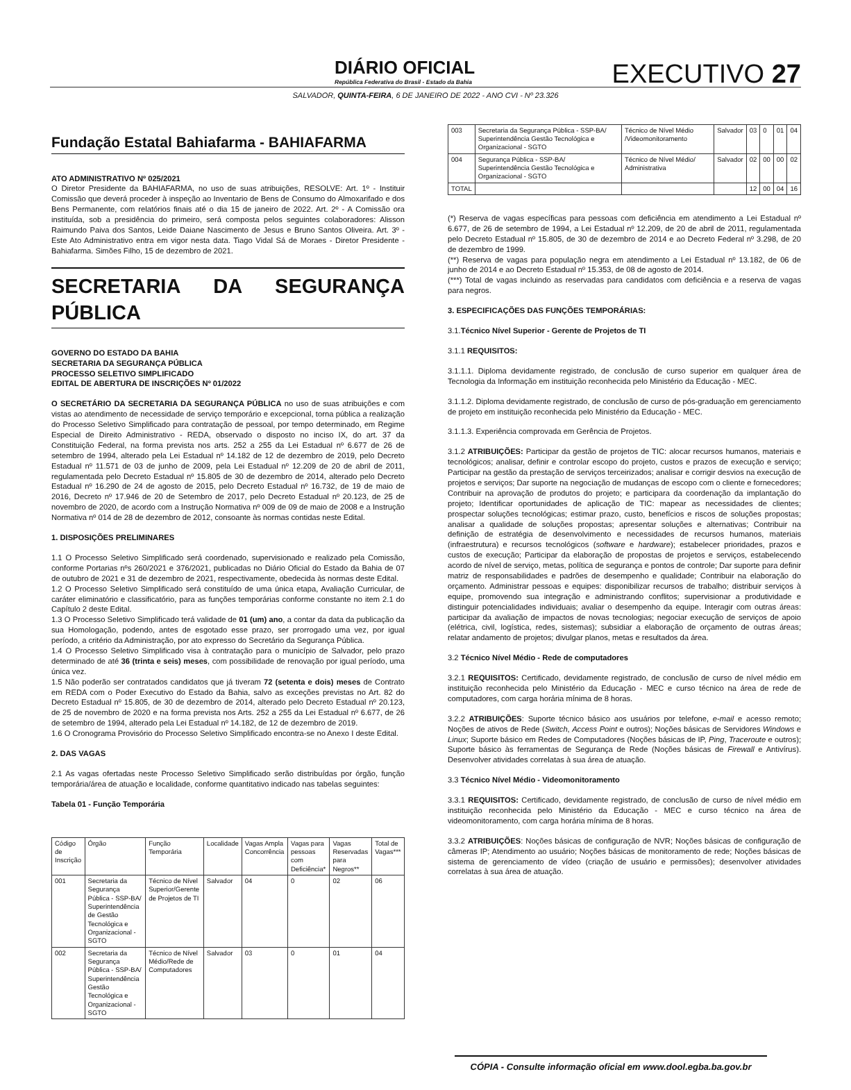DIÁRIO OFICIAL
República Federativa do Brasil - Estado da Bahia
EXECUTIVO 27
SALVADOR, QUINTA-FEIRA, 6 DE JANEIRO DE 2022 - ANO CVI - Nº 23.326
Fundação Estatal Bahiafarma - BAHIAFARMA
ATO ADMINISTRATIVO Nº 025/2021
O Diretor Presidente da BAHIAFARMA, no uso de suas atribuições, RESOLVE: Art. 1º - Instituir Comissão que deverá proceder à inspeção ao Inventario de Bens de Consumo do Almoxarifado e dos Bens Permanente, com relatórios finais até o dia 15 de janeiro de 2022. Art. 2º - A Comissão ora instituída, sob a presidência do primeiro, será composta pelos seguintes colaboradores: Alisson Raimundo Paiva dos Santos, Leide Daiane Nascimento de Jesus e Bruno Santos Oliveira. Art. 3º - Este Ato Administrativo entra em vigor nesta data. Tiago Vidal Sá de Moraes - Diretor Presidente - Bahiafarma. Simões Filho, 15 de dezembro de 2021.
SECRETARIA DA SEGURANÇA PÚBLICA
GOVERNO DO ESTADO DA BAHIA
SECRETARIA DA SEGURANÇA PÚBLICA
PROCESSO SELETIVO SIMPLIFICADO
EDITAL DE ABERTURA DE INSCRIÇÕES Nº 01/2022
O SECRETÁRIO DA SECRETARIA DA SEGURANÇA PÚBLICA no uso de suas atribuições e com vistas ao atendimento de necessidade de serviço temporário e excepcional, torna pública a realização do Processo Seletivo Simplificado para contratação de pessoal, por tempo determinado, em Regime Especial de Direito Administrativo - REDA, observado o disposto no inciso IX, do art. 37 da Constituição Federal, na forma prevista nos arts. 252 a 255 da Lei Estadual nº 6.677 de 26 de setembro de 1994, alterado pela Lei Estadual nº 14.182 de 12 de dezembro de 2019, pelo Decreto Estadual nº 11.571 de 03 de junho de 2009, pela Lei Estadual nº 12.209 de 20 de abril de 2011, regulamentada pelo Decreto Estadual nº 15.805 de 30 de dezembro de 2014, alterado pelo Decreto Estadual nº 16.290 de 24 de agosto de 2015, pelo Decreto Estadual nº 16.732, de 19 de maio de 2016, Decreto nº 17.946 de 20 de Setembro de 2017, pelo Decreto Estadual nº 20.123, de 25 de novembro de 2020, de acordo com a Instrução Normativa nº 009 de 09 de maio de 2008 e a Instrução Normativa nº 014 de 28 de dezembro de 2012, consoante às normas contidas neste Edital.
1. DISPOSIÇÕES PRELIMINARES
1.1 O Processo Seletivo Simplificado será coordenado, supervisionado e realizado pela Comissão, conforme Portarias nºs 260/2021 e 376/2021, publicadas no Diário Oficial do Estado da Bahia de 07 de outubro de 2021 e 31 de dezembro de 2021, respectivamente, obedecida às normas deste Edital.
1.2 O Processo Seletivo Simplificado será constituído de uma única etapa, Avaliação Curricular, de caráter eliminatório e classificatório, para as funções temporárias conforme constante no item 2.1 do Capítulo 2 deste Edital.
1.3 O Processo Seletivo Simplificado terá validade de 01 (um) ano, a contar da data da publicação da sua Homologação, podendo, antes de esgotado esse prazo, ser prorrogado uma vez, por igual período, a critério da Administração, por ato expresso do Secretário da Segurança Pública.
1.4 O Processo Seletivo Simplificado visa à contratação para o município de Salvador, pelo prazo determinado de até 36 (trinta e seis) meses, com possibilidade de renovação por igual período, uma única vez.
1.5 Não poderão ser contratados candidatos que já tiveram 72 (setenta e dois) meses de Contrato em REDA com o Poder Executivo do Estado da Bahia, salvo as exceções previstas no Art. 82 do Decreto Estadual nº 15.805, de 30 de dezembro de 2014, alterado pelo Decreto Estadual nº 20.123, de 25 de novembro de 2020 e na forma prevista nos Arts. 252 a 255 da Lei Estadual nº 6.677, de 26 de setembro de 1994, alterado pela Lei Estadual nº 14.182, de 12 de dezembro de 2019.
1.6 O Cronograma Provisório do Processo Seletivo Simplificado encontra-se no Anexo I deste Edital.
2. DAS VAGAS
2.1 As vagas ofertadas neste Processo Seletivo Simplificado serão distribuídas por órgão, função temporária/área de atuação e localidade, conforme quantitativo indicado nas tabelas seguintes:
Tabela 01 - Função Temporária
| Código de Inscrição | Órgão | Função Temporária | Localidade | Vagas Ampla Concorrência | Vagas para pessoas com Deficiência* | Vagas Reservadas para Negros** | Total de Vagas*** |
| --- | --- | --- | --- | --- | --- | --- | --- |
| 001 | Secretaria da Segurança Pública - SSP-BA/ Superintendência de Gestão Tecnológica e Organizacional - SGTO | Técnico de Nível Superior/Gerente de Projetos de TI | Salvador | 04 | 0 | 02 | 06 |
| 002 | Secretaria da Segurança Pública - SSP-BA/ Superintendência Gestão Tecnológica e Organizacional - SGTO | Técnico de Nível Médio/Rede de Computadores | Salvador | 03 | 0 | 01 | 04 |
| 003 | Secretaria da Segurança Pública - SSP-BA/ Superintendência Gestão Tecnológica e Organizacional - SGTO | Técnico de Nível Médio /Videomonitoramento | Salvador | 03 | 0 | 01 | 04 |
| 004 | Segurança Pública - SSP-BA/ Superintendência Gestão Tecnológica e Organizacional - SGTO | Técnico de Nível Médio/ Administrativa | Salvador | 02 | 00 | 00 | 02 |
| TOTAL | | | | 12 | 00 | 04 | 16 |
(*) Reserva de vagas específicas para pessoas com deficiência em atendimento a Lei Estadual nº 6.677, de 26 de setembro de 1994, a Lei Estadual nº 12.209, de 20 de abril de 2011, regulamentada pelo Decreto Estadual nº 15.805, de 30 de dezembro de 2014 e ao Decreto Federal nº 3.298, de 20 de dezembro de 1999.
(**) Reserva de vagas para população negra em atendimento a Lei Estadual nº 13.182, de 06 de junho de 2014 e ao Decreto Estadual nº 15.353, de 08 de agosto de 2014.
(***) Total de vagas incluindo as reservadas para candidatos com deficiência e a reserva de vagas para negros.
3. ESPECIFICAÇÕES DAS FUNÇÕES TEMPORÁRIAS:
3.1.Técnico Nível Superior - Gerente de Projetos de TI
3.1.1 REQUISITOS:
3.1.1.1. Diploma devidamente registrado, de conclusão de curso superior em qualquer área de Tecnologia da Informação em instituição reconhecida pelo Ministério da Educação - MEC.
3.1.1.2. Diploma devidamente registrado, de conclusão de curso de pós-graduação em gerenciamento de projeto em instituição reconhecida pelo Ministério da Educação - MEC.
3.1.1.3. Experiência comprovada em Gerência de Projetos.
3.1.2 ATRIBUIÇÕES: Participar da gestão de projetos de TIC: alocar recursos humanos, materiais e tecnológicos; analisar, definir e controlar escopo do projeto, custos e prazos de execução e serviço; Participar na gestão da prestação de serviços terceirizados; analisar e corrigir desvios na execução de projetos e serviços; Dar suporte na negociação de mudanças de escopo com o cliente e fornecedores; Contribuir na aprovação de produtos do projeto; e participara da coordenação da implantação do projeto; Identificar oportunidades de aplicação de TIC: mapear as necessidades de clientes; prospectar soluções tecnológicas; estimar prazo, custo, benefícios e riscos de soluções propostas; analisar a qualidade de soluções propostas; apresentar soluções e alternativas; Contribuir na definição de estratégia de desenvolvimento e necessidades de recursos humanos, materiais (infraestrutura) e recursos tecnológicos (software e hardware); estabelecer prioridades, prazos e custos de execução; Participar da elaboração de propostas de projetos e serviços, estabelecendo acordo de nível de serviço, metas, política de segurança e pontos de controle; Dar suporte para definir matriz de responsabilidades e padrões de desempenho e qualidade; Contribuir na elaboração do orçamento. Administrar pessoas e equipes: disponibilizar recursos de trabalho; distribuir serviços à equipe, promovendo sua integração e administrando conflitos; supervisionar a produtividade e distinguir potencialidades individuais; avaliar o desempenho da equipe. Interagir com outras áreas: participar da avaliação de impactos de novas tecnologias; negociar execução de serviços de apoio (elétrica, civil, logística, redes, sistemas); subsidiar a elaboração de orçamento de outras áreas; relatar andamento de projetos; divulgar planos, metas e resultados da área.
3.2 Técnico Nível Médio - Rede de computadores
3.2.1 REQUISITOS: Certificado, devidamente registrado, de conclusão de curso de nível médio em instituição reconhecida pelo Ministério da Educação - MEC e curso técnico na área de rede de computadores, com carga horária mínima de 8 horas.
3.2.2 ATRIBUIÇÕES: Suporte técnico básico aos usuários por telefone, e-mail e acesso remoto; Noções de ativos de Rede (Switch, Access Point e outros); Noções básicas de Servidores Windows e Linux; Suporte básico em Redes de Computadores (Noções básicas de IP, Ping, Traceroute e outros); Suporte básico às ferramentas de Segurança de Rede (Noções básicas de Firewall e Antivírus). Desenvolver atividades correlatas à sua área de atuação.
3.3 Técnico Nível Médio - Videomonitoramento
3.3.1 REQUISITOS: Certificado, devidamente registrado, de conclusão de curso de nível médio em instituição reconhecida pelo Ministério da Educação - MEC e curso técnico na área de videomonitoramento, com carga horária mínima de 8 horas.
3.3.2 ATRIBUIÇÕES: Noções básicas de configuração de NVR; Noções básicas de configuração de câmeras IP; Atendimento ao usuário; Noções básicas de monitoramento de rede; Noções básicas de sistema de gerenciamento de vídeo (criação de usuário e permissões); desenvolver atividades correlatas à sua área de atuação.
CÓPIA - Consulte informação oficial em www.dool.egba.ba.gov.br